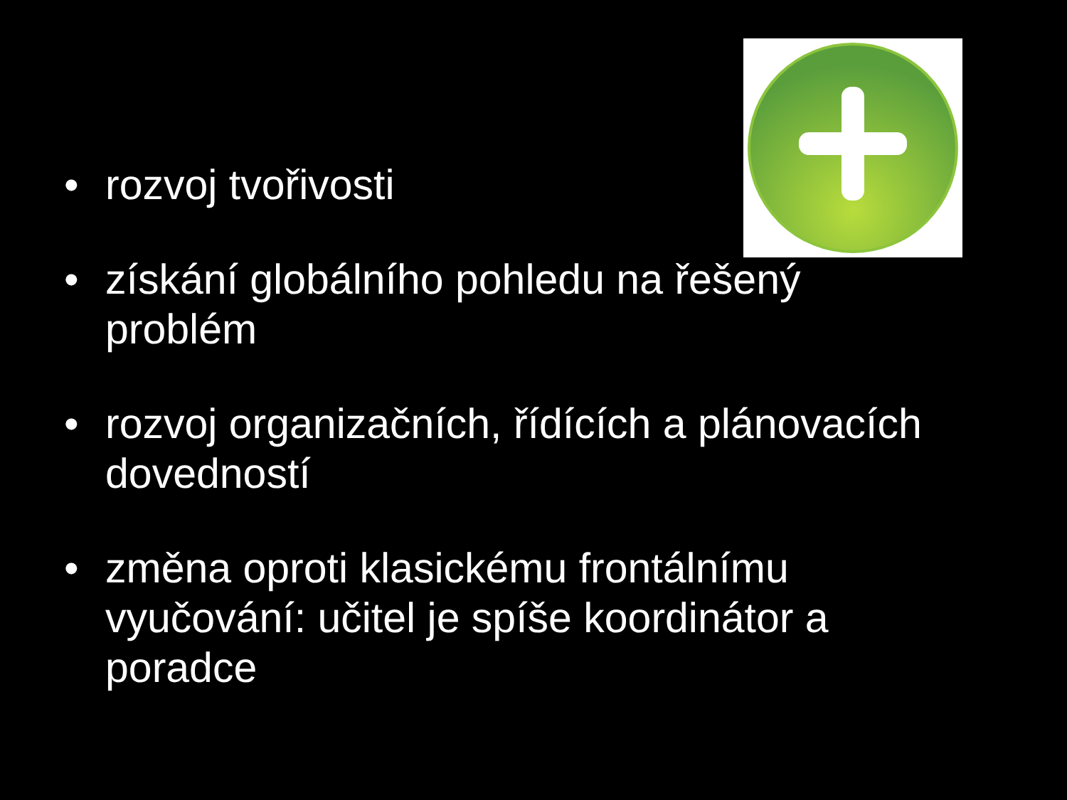• rozvoj tvořivosti
• získání globálního pohledu na řešený problém
• rozvoj organizačních, řídících a plánovacích dovedností
• změna oproti klasickému frontálnímu vyučování: učitel je spíše koordinátor a poradce